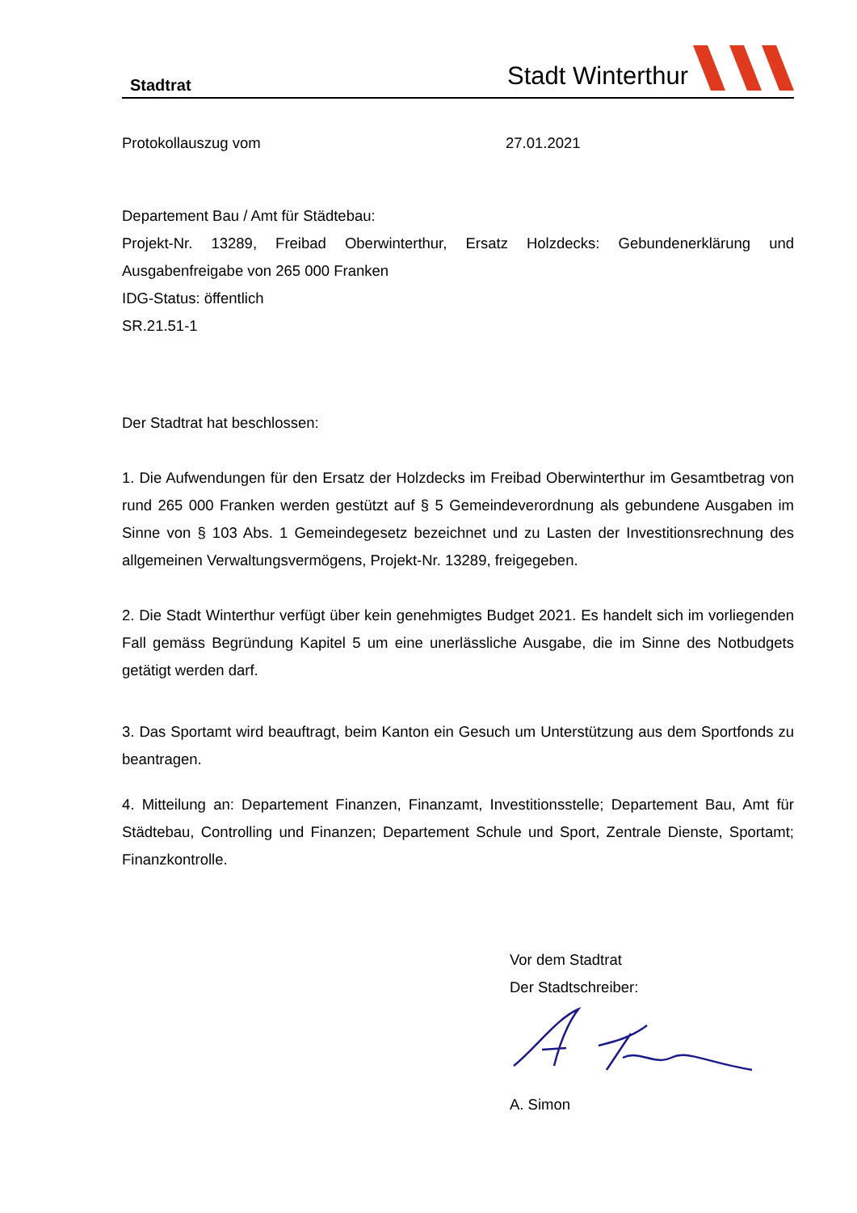Stadtrat
Stadt Winterthur
Protokollauszug vom 27.01.2021
Departement Bau / Amt für Städtebau:
Projekt-Nr. 13289, Freibad Oberwinterthur, Ersatz Holzdecks: Gebundenerklärung und Ausgabenfreigabe von 265 000 Franken
IDG-Status: öffentlich
SR.21.51-1
Der Stadtrat hat beschlossen:
1. Die Aufwendungen für den Ersatz der Holzdecks im Freibad Oberwinterthur im Gesamtbetrag von rund 265 000 Franken werden gestützt auf § 5 Gemeindeverordnung als gebundene Ausgaben im Sinne von § 103 Abs. 1 Gemeindegesetz bezeichnet und zu Lasten der Investitionsrechnung des allgemeinen Verwaltungsvermögens, Projekt-Nr. 13289, freigegeben.
2. Die Stadt Winterthur verfügt über kein genehmigtes Budget 2021. Es handelt sich im vorliegenden Fall gemäss Begründung Kapitel 5 um eine unerlässliche Ausgabe, die im Sinne des Notbudgets getätigt werden darf.
3. Das Sportamt wird beauftragt, beim Kanton ein Gesuch um Unterstützung aus dem Sportfonds zu beantragen.
4. Mitteilung an: Departement Finanzen, Finanzamt, Investitionsstelle; Departement Bau, Amt für Städtebau, Controlling und Finanzen; Departement Schule und Sport, Zentrale Dienste, Sportamt; Finanzkontrolle.
Vor dem Stadtrat
Der Stadtschreiber:
A. Simon